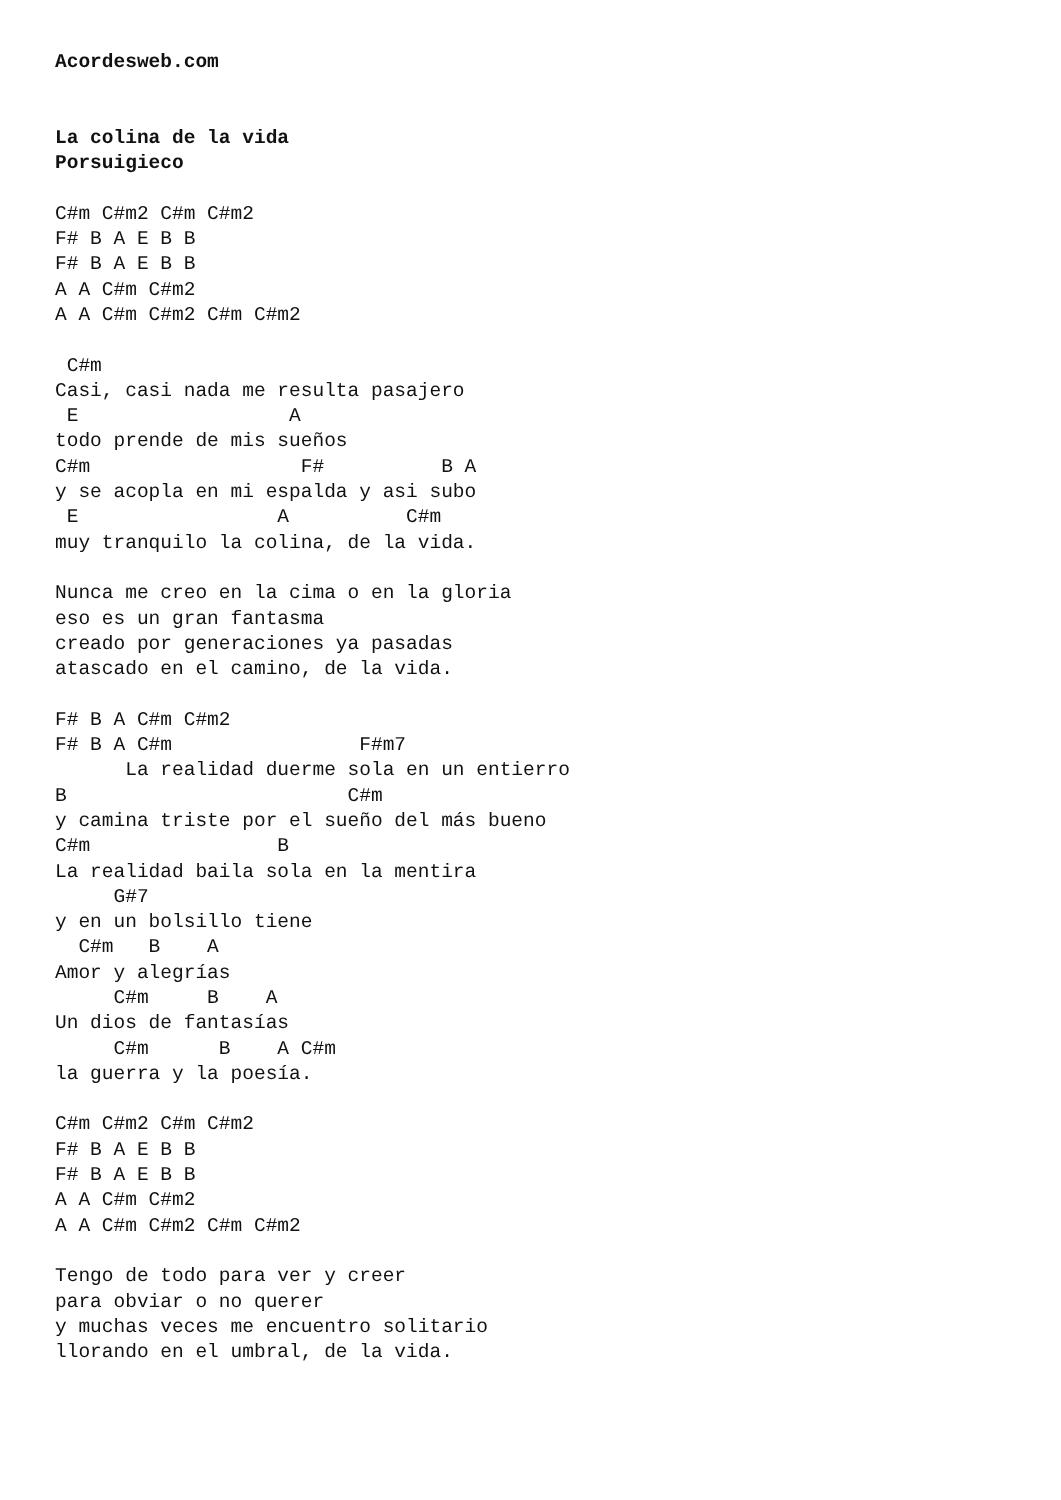Acordesweb.com


La colina de la vida
Porsuigieco

C#m C#m2 C#m C#m2
F# B A E B B
F# B A E B B
A A C#m C#m2
A A C#m C#m2 C#m C#m2

 C#m
Casi, casi nada me resulta pasajero
 E                  A
todo prende de mis sueños
C#m                  F#          B A
y se acopla en mi espalda y asi subo
 E                 A          C#m
muy tranquilo la colina, de la vida.

Nunca me creo en la cima o en la gloria
eso es un gran fantasma
creado por generaciones ya pasadas
atascado en el camino, de la vida.

F# B A C#m C#m2
F# B A C#m                F#m7
      La realidad duerme sola en un entierro
B                        C#m
y camina triste por el sueño del más bueno
C#m                B
La realidad baila sola en la mentira
     G#7
y en un bolsillo tiene
  C#m   B    A
Amor y alegrías
     C#m     B    A
Un dios de fantasías
     C#m      B    A C#m
la guerra y la poesía.

C#m C#m2 C#m C#m2
F# B A E B B
F# B A E B B
A A C#m C#m2
A A C#m C#m2 C#m C#m2

Tengo de todo para ver y creer
para obviar o no querer
y muchas veces me encuentro solitario
llorando en el umbral, de la vida.